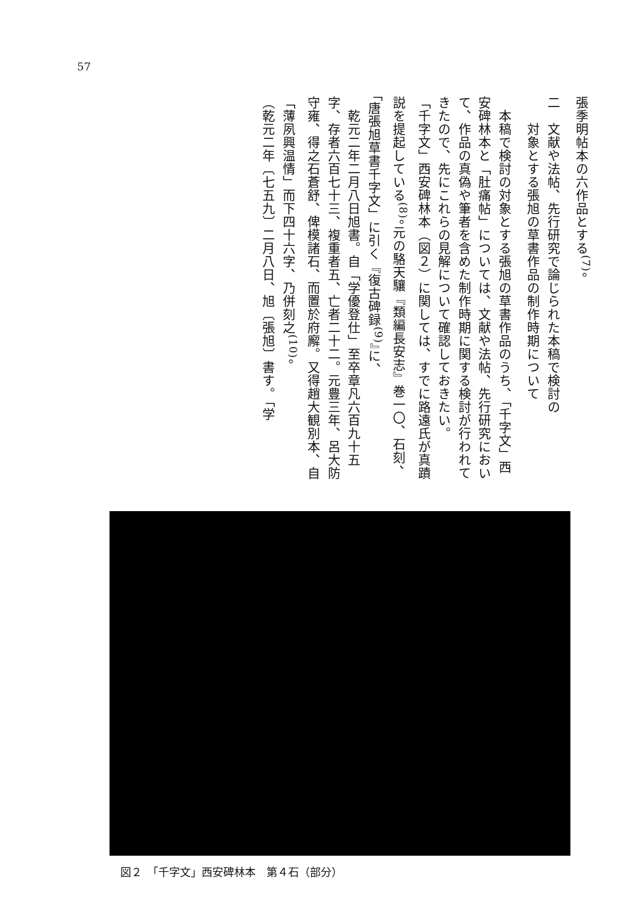57
張季明帖本の六作品とする<sup>(7)</sup>。
二　文献や法帖、先行研究で論じられた本稿で検討の
　　対象とする張旭の草書作品の制作時期について
　本稿で検討の対象とする張旭の草書作品のうち、「千字文」西安碑林本と「肚痛帖」については、文献や法帖、先行研究において、作品の真偽や筆者を含めた制作時期に関する検討が行われてきたので、先にこれらの見解について確認しておきたい。
「千字文」西安碑林本（図２）に関しては、すでに路遠氏が真蹟説を提起している<sup>(8)</sup>。元の駱天驤『類編長安志』巻一〇、石刻、「唐張旭草書千字文」に引く『復古碑録<sup>(9)</sup>』に、
　乾元二年二月八日旭書。自「学優登仕」至卒章凡六百九十五字、存者六百七十三、複重者五、亡者二十二。元豊三年、呂大防守雍、得之石蒼舒、俾模諸石、而置於府廨。又得趙大観別本、自「薄夙興温情」而下四十六字、乃併刻之<sup>(10)</sup>。
（乾元二年〔七五九〕二月八日、旭〔張旭〕書す。「学
図２　「千字文」西安碑林本　第４石（部分）